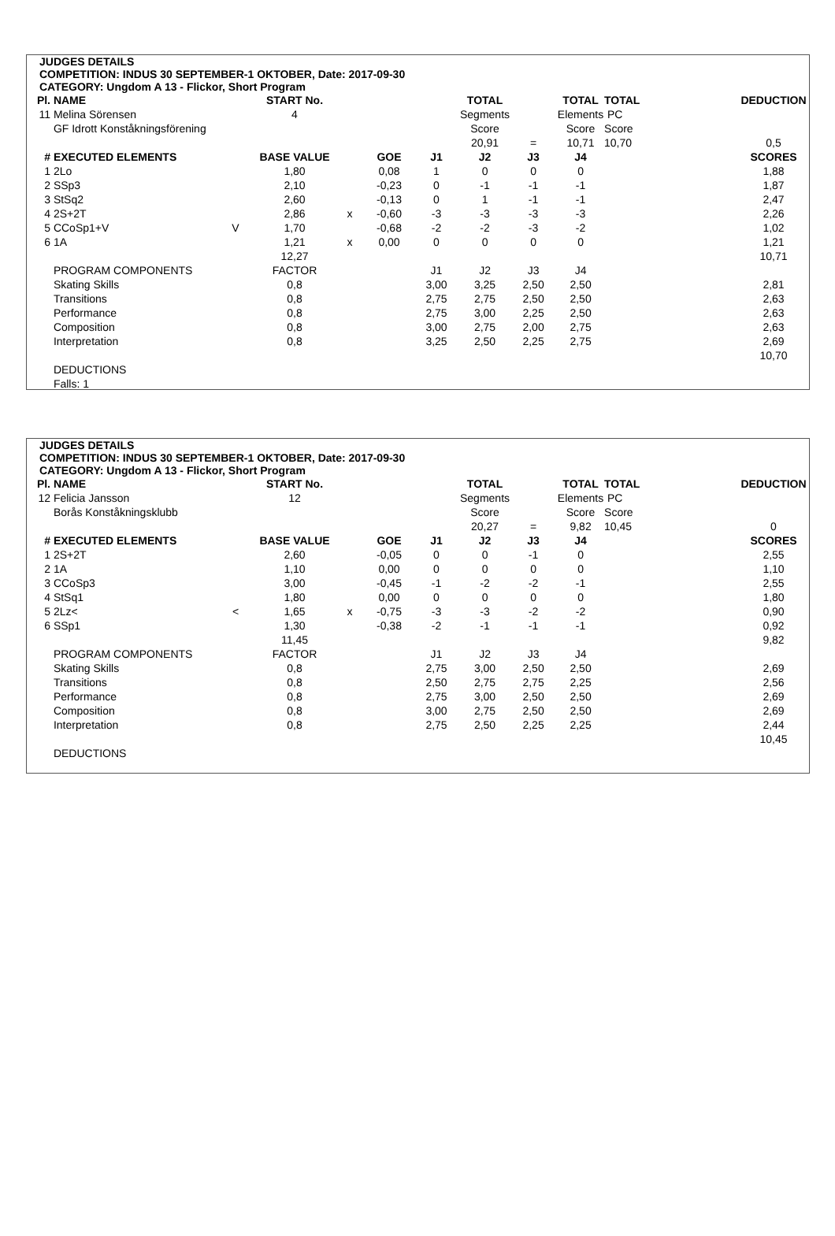JUDGES DETAILS
COMPETITION: INDUS 30 SEPTEMBER-1 OKTOBER, Date: 2017-09-30
CATEGORY: Ungdom A 13 - Flickor, Short Program
| Pl. | NAME | | START No. | | | | TOTAL | | TOTAL | TOTAL | | DEDUCTION |
| --- | --- | --- | --- | --- | --- | --- | --- | --- | --- | --- | --- | --- |
| 11 | Melina Sörensen | | 4 | | | | Segments | | Elements | PC | | |
| | GF Idrott Konståkningsförening | | | | | | Score | | Score | Score | | |
| | | | | | | | 20,91 | = | 10,71 | 10,70 | | 0,5 |
| # | EXECUTED ELEMENTS | | BASE VALUE | | GOE | J1 | J2 | J3 | J4 | | | SCORES |
| 1 | 2Lo | | 1,80 | | 0,08 | 1 | 0 | 0 | 0 | | | 1,88 |
| 2 | SSp3 | | 2,10 | | -0,23 | 0 | -1 | -1 | -1 | | | 1,87 |
| 3 | StSq2 | | 2,60 | | -0,13 | 0 | 1 | -1 | -1 | | | 2,47 |
| 4 | 2S+2T | | 2,86 | x | -0,60 | -3 | -3 | -3 | -3 | | | 2,26 |
| 5 | CCoSp1+V | V | 1,70 | | -0,68 | -2 | -2 | -3 | -2 | | | 1,02 |
| 6 | 1A | | 1,21 | x | 0,00 | 0 | 0 | 0 | 0 | | | 1,21 |
| | | | 12,27 | | | | | | | | | 10,71 |
| | PROGRAM COMPONENTS | | FACTOR | | | J1 | J2 | J3 | J4 | | | |
| | Skating Skills | | 0,8 | | | 3,00 | 3,25 | 2,50 | 2,50 | | | 2,81 |
| | Transitions | | 0,8 | | | 2,75 | 2,75 | 2,50 | 2,50 | | | 2,63 |
| | Performance | | 0,8 | | | 2,75 | 3,00 | 2,25 | 2,50 | | | 2,63 |
| | Composition | | 0,8 | | | 3,00 | 2,75 | 2,00 | 2,75 | | | 2,63 |
| | Interpretation | | 0,8 | | | 3,25 | 2,50 | 2,25 | 2,75 | | | 2,69 |
| | | | | | | | | | | | | 10,70 |
| | DEDUCTIONS | | | | | | | | | | | |
| | Falls: 1 | | | | | | | | | | | |
JUDGES DETAILS
COMPETITION: INDUS 30 SEPTEMBER-1 OKTOBER, Date: 2017-09-30
CATEGORY: Ungdom A 13 - Flickor, Short Program
| Pl. | NAME | | START No. | | | | TOTAL | | TOTAL | TOTAL | | DEDUCTION |
| --- | --- | --- | --- | --- | --- | --- | --- | --- | --- | --- | --- | --- |
| 12 | Felicia Jansson | | 12 | | | | Segments | | Elements | PC | | |
| | Borås Konståkningsklubb | | | | | | Score | | Score | Score | | |
| | | | | | | | 20,27 | = | 9,82 | 10,45 | | 0 |
| # | EXECUTED ELEMENTS | | BASE VALUE | | GOE | J1 | J2 | J3 | J4 | | | SCORES |
| 1 | 2S+2T | | 2,60 | | -0,05 | 0 | 0 | -1 | 0 | | | 2,55 |
| 2 | 1A | | 1,10 | | 0,00 | 0 | 0 | 0 | 0 | | | 1,10 |
| 3 | CCoSp3 | | 3,00 | | -0,45 | -1 | -2 | -2 | -1 | | | 2,55 |
| 4 | StSq1 | | 1,80 | | 0,00 | 0 | 0 | 0 | 0 | | | 1,80 |
| 5 | 2Lz< | < | 1,65 | x | -0,75 | -3 | -3 | -2 | -2 | | | 0,90 |
| 6 | SSp1 | | 1,30 | | -0,38 | -2 | -1 | -1 | -1 | | | 0,92 |
| | | | 11,45 | | | | | | | | | 9,82 |
| | PROGRAM COMPONENTS | | FACTOR | | | J1 | J2 | J3 | J4 | | | |
| | Skating Skills | | 0,8 | | | 2,75 | 3,00 | 2,50 | 2,50 | | | 2,69 |
| | Transitions | | 0,8 | | | 2,50 | 2,75 | 2,75 | 2,25 | | | 2,56 |
| | Performance | | 0,8 | | | 2,75 | 3,00 | 2,50 | 2,50 | | | 2,69 |
| | Composition | | 0,8 | | | 3,00 | 2,75 | 2,50 | 2,50 | | | 2,69 |
| | Interpretation | | 0,8 | | | 2,75 | 2,50 | 2,25 | 2,25 | | | 2,44 |
| | | | | | | | | | | | | 10,45 |
| | DEDUCTIONS | | | | | | | | | | | |